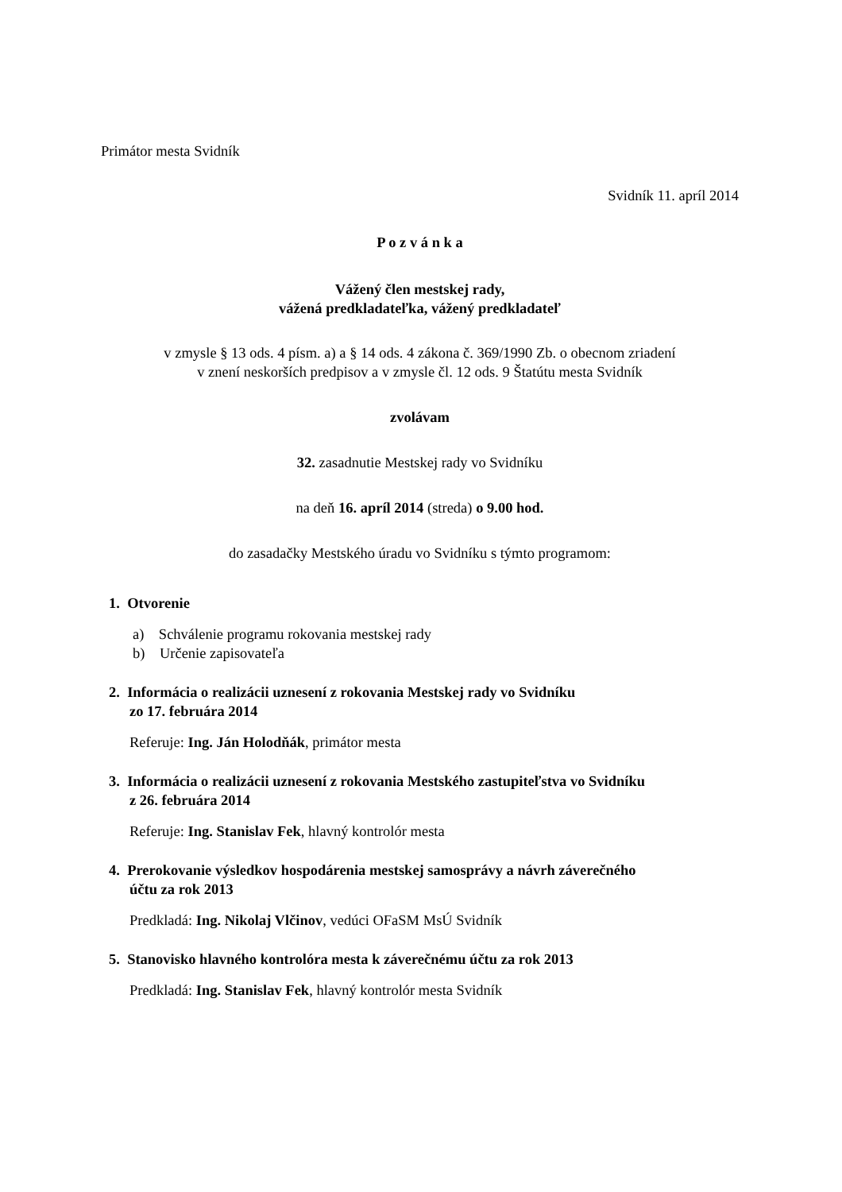Primátor mesta Svidník
Svidník 11. apríl 2014
P o z v á n k a
Vážený člen mestskej rady,
vážená predkladateľka, vážený predkladateľ
v zmysle § 13 ods. 4 písm. a) a § 14 ods. 4 zákona č. 369/1990 Zb. o obecnom zriadení
v znení neskorších predpisov a v zmysle čl. 12 ods. 9 Štatútu mesta Svidník
zvolávam
32. zasadnutie Mestskej rady vo Svidníku
na deň 16. apríl 2014 (streda) o 9.00 hod.
do zasadačky Mestského úradu vo Svidníku s týmto programom:
1. Otvorenie
a) Schválenie programu rokovania mestskej rady
b) Určenie zapisovateľa
2. Informácia o realizácii uznesení z rokovania Mestskej rady vo Svidníku
zo 17. februára 2014
Referuje: Ing. Ján Holodňák, primátor mesta
3. Informácia o realizácii uznesení z rokovania Mestského zastupiteľstva vo Svidníku
z 26. februára 2014
Referuje: Ing. Stanislav Fek, hlavný kontrolór mesta
4. Prerokovanie výsledkov hospodárenia mestskej samosprávy a návrh záverečného
účtu za rok 2013
Predkladá: Ing. Nikolaj Vlčinov, vedúci OFaSM MsÚ Svidník
5. Stanovisko hlavného kontrolóra mesta k záverečnému účtu za rok 2013
Predkladá: Ing. Stanislav Fek, hlavný kontrolór mesta Svidník